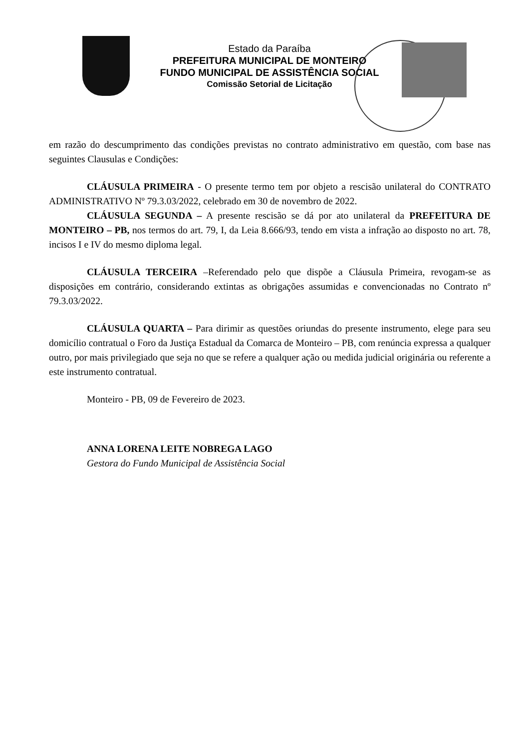Estado da Paraíba
PREFEITURA MUNICIPAL DE MONTEIRO
FUNDO MUNICIPAL DE ASSISTÊNCIA SOCIAL
Comissão Setorial de Licitação
em razão do descumprimento das condições previstas no contrato administrativo em questão, com base nas seguintes Clausulas e Condições:
CLÁUSULA PRIMEIRA - O presente termo tem por objeto a rescisão unilateral do CONTRATO ADMINISTRATIVO Nº 79.3.03/2022, celebrado em 30 de novembro de 2022.
CLÁUSULA SEGUNDA – A presente rescisão se dá por ato unilateral da PREFEITURA DE MONTEIRO – PB, nos termos do art. 79, I, da Leia 8.666/93, tendo em vista a infração ao disposto no art. 78, incisos I e IV do mesmo diploma legal.
CLÁUSULA TERCEIRA –Referendado pelo que dispõe a Cláusula Primeira, revogam-se as disposições em contrário, considerando extintas as obrigações assumidas e convencionadas no Contrato nº 79.3.03/2022.
CLÁUSULA QUARTA – Para dirimir as questões oriundas do presente instrumento, elege para seu domicílio contratual o Foro da Justiça Estadual da Comarca de Monteiro – PB, com renúncia expressa a qualquer outro, por mais privilegiado que seja no que se refere a qualquer ação ou medida judicial originária ou referente a este instrumento contratual.
Monteiro - PB, 09 de Fevereiro de 2023.
ANNA LORENA LEITE NOBREGA LAGO
Gestora do Fundo Municipal de Assistência Social